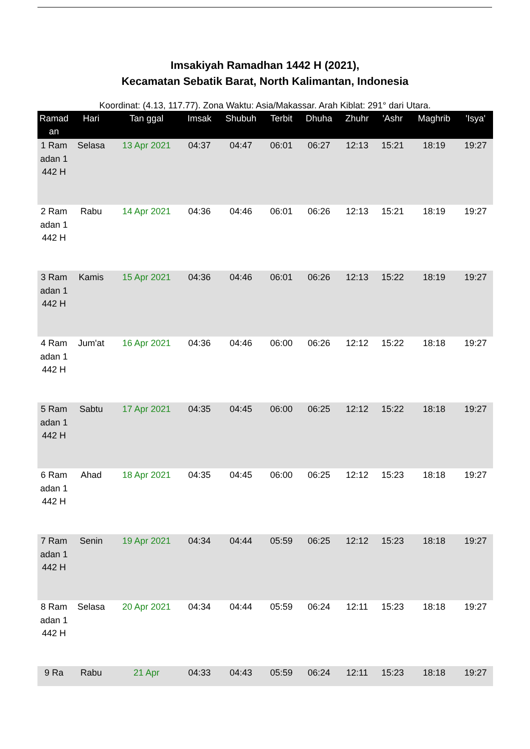Imsakiyah Ramadhan 1442 H (2021),
Kecamatan Sebatik Barat, North Kalimantan, Indonesia
Koordinat: (4.13, 117.77). Zona Waktu: Asia/Makassar. Arah Kiblat: 291° dari Utara.
| Ramad an | Hari | Tan ggal | Imsak | Shubuh | Terbit | Dhuha | Zhuhr | 'Ashr | Maghrib | 'Isya' |
| --- | --- | --- | --- | --- | --- | --- | --- | --- | --- | --- |
| 1 Ramadan 1442 H | Selasa | 13 Apr 2021 | 04:37 | 04:47 | 06:01 | 06:27 | 12:13 | 15:21 | 18:19 | 19:27 |
| 2 Ramadan 1442 H | Rabu | 14 Apr 2021 | 04:36 | 04:46 | 06:01 | 06:26 | 12:13 | 15:21 | 18:19 | 19:27 |
| 3 Ramadan 1442 H | Kamis | 15 Apr 2021 | 04:36 | 04:46 | 06:01 | 06:26 | 12:13 | 15:22 | 18:19 | 19:27 |
| 4 Ramadan 1442 H | Jum'at | 16 Apr 2021 | 04:36 | 04:46 | 06:00 | 06:26 | 12:12 | 15:22 | 18:18 | 19:27 |
| 5 Ramadan 1442 H | Sabtu | 17 Apr 2021 | 04:35 | 04:45 | 06:00 | 06:25 | 12:12 | 15:22 | 18:18 | 19:27 |
| 6 Ramadan 1442 H | Ahad | 18 Apr 2021 | 04:35 | 04:45 | 06:00 | 06:25 | 12:12 | 15:23 | 18:18 | 19:27 |
| 7 Ramadan 1442 H | Senin | 19 Apr 2021 | 04:34 | 04:44 | 05:59 | 06:25 | 12:12 | 15:23 | 18:18 | 19:27 |
| 8 Ramadan 1442 H | Selasa | 20 Apr 2021 | 04:34 | 04:44 | 05:59 | 06:24 | 12:11 | 15:23 | 18:18 | 19:27 |
| 9 Ra | Rabu | 21 Apr | 04:33 | 04:43 | 05:59 | 06:24 | 12:11 | 15:23 | 18:18 | 19:27 |